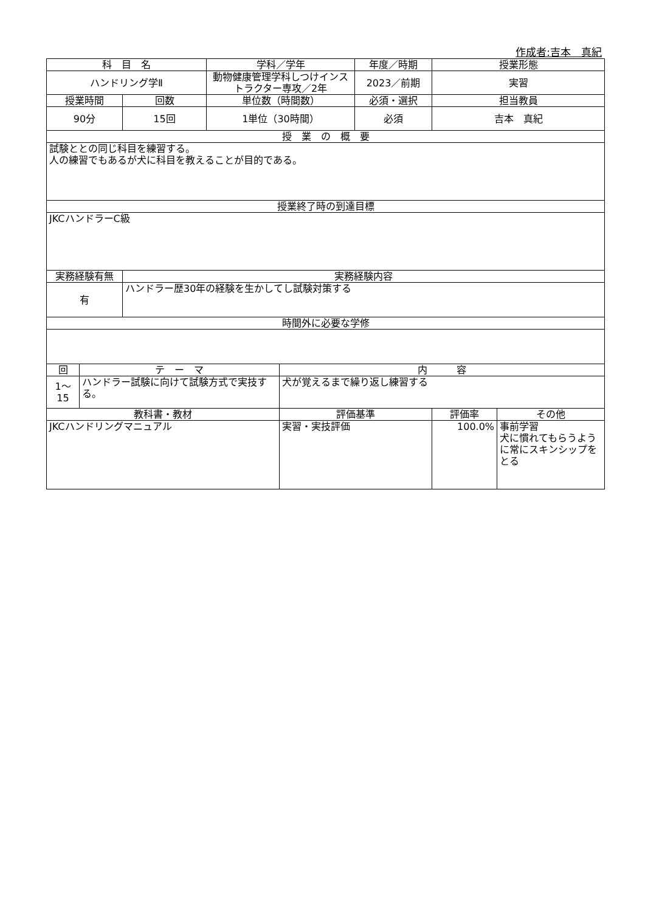作成者:吉本　真紀
| 科 目 名 | | | 学科／学年 | | 年度／時期 | 授業形態 | |
| --- | --- | --- | --- | --- | --- | --- | --- |
| ハンドリング学Ⅱ | | | 動物健康管理学科しつけインストラクター専攻／2年 | | 2023／前期 | 実習 | |
| 授業時間 | | 回数 | 単位数（時間数） | | 必須・選択 | 担当教員 | |
| 90分 | | 15回 | 1単位（30時間） | | 必須 | 吉本 真紀 | |
| 授 業 の 概 要 | | | | | | | |
| 試験ととの同じ科目を練習する。 人の練習でもあるが犬に科目を教えることが目的である。 | | | | | | | |
| 授業終了時の到達目標 | | | | | | | |
| JKCハンドラーC級 | | | | | | | |
| 実務経験有無 | | 実務経験内容 | | | | | |
| 有 | | ハンドラー歴30年の経験を生かしてし試験対策する | | | | | |
| 時間外に必要な学修 | | | | | | | |
| 回 | テ ー マ | | | 内 容 | | | |
| 1～ 15 | ハンドラー試験に向けて試験方式で実技する。 | | | 犬が覚えるまで繰り返し練習する | | | |
| 教科書・教材 | | | | 評価基準 | | 評価率 | その他 |
| JKCハンドリングマニュアル | | | | 実習・実技評価 | | 100.0% | 事前学習 犬に慣れてもらうように常にスキンシップをとる |